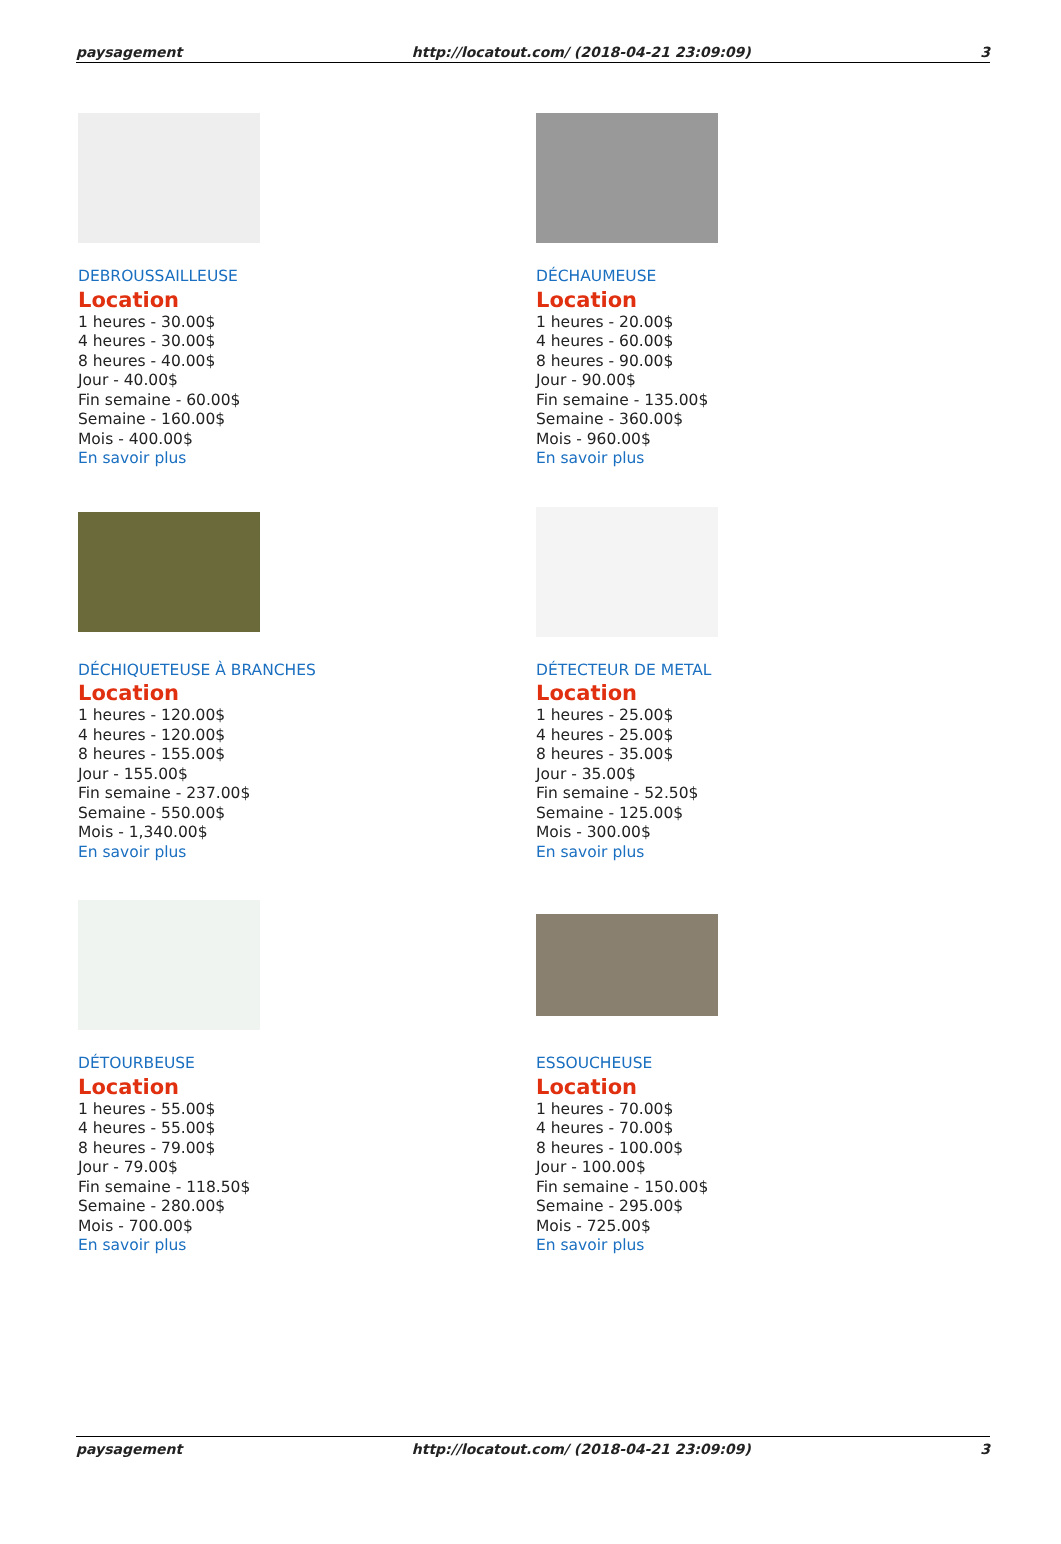paysagement http://locatout.com/ (2018-04-21 23:09:09) 3
DEBROUSSAILLEUSE
Location
1 heures - 30.00$
4 heures - 30.00$
8 heures - 40.00$
Jour - 40.00$
Fin semaine - 60.00$
Semaine - 160.00$
Mois - 400.00$
En savoir plus
DÉCHAUMEUSE
Location
1 heures - 20.00$
4 heures - 60.00$
8 heures - 90.00$
Jour - 90.00$
Fin semaine - 135.00$
Semaine - 360.00$
Mois - 960.00$
En savoir plus
DÉCHIQUETEUSE À BRANCHES
Location
1 heures - 120.00$
4 heures - 120.00$
8 heures - 155.00$
Jour - 155.00$
Fin semaine - 237.00$
Semaine - 550.00$
Mois - 1,340.00$
En savoir plus
DÉTECTEUR DE METAL
Location
1 heures - 25.00$
4 heures - 25.00$
8 heures - 35.00$
Jour - 35.00$
Fin semaine - 52.50$
Semaine - 125.00$
Mois - 300.00$
En savoir plus
DÉTOURBEUSE
Location
1 heures - 55.00$
4 heures - 55.00$
8 heures - 79.00$
Jour - 79.00$
Fin semaine - 118.50$
Semaine - 280.00$
Mois - 700.00$
En savoir plus
ESSOUCHEUSE
Location
1 heures - 70.00$
4 heures - 70.00$
8 heures - 100.00$
Jour - 100.00$
Fin semaine - 150.00$
Semaine - 295.00$
Mois - 725.00$
En savoir plus
paysagement http://locatout.com/ (2018-04-21 23:09:09) 3